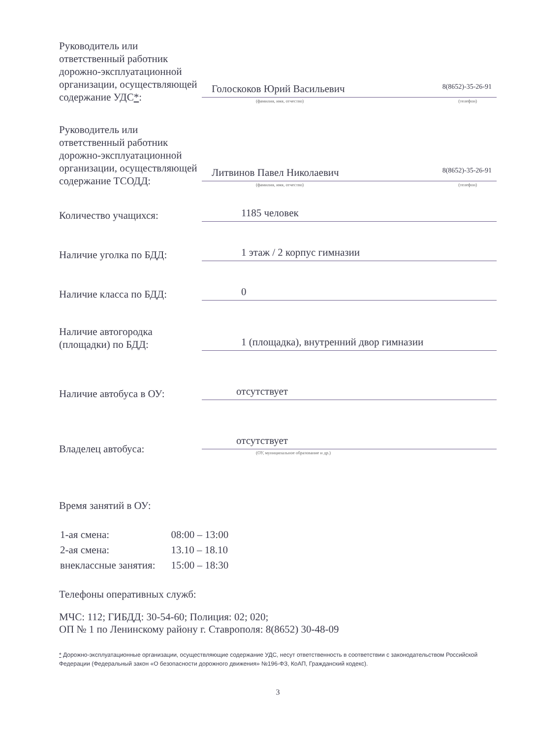Руководитель или ответственный работник дорожно-эксплуатационной организации, осуществляющей содержание УДС*:
Голоскоков Юрий Васильевич 8(8652)-35-26-91
(фамилия, имя, отчество) (телефон)
Руководитель или ответственный работник дорожно-эксплуатационной организации, осуществляющей содержание ТСОДД:
Литвинов Павел Николаевич 8(8652)-35-26-91
(фамилия, имя, отчество) (телефон)
Количество учащихся:
1185 человек
Наличие уголка по БДД:
1 этаж / 2 корпус гимназии
Наличие класса по БДД:
0
Наличие автогородка (площадки) по БДД:
1 (площадка), внутренний двор гимназии
Наличие автобуса в ОУ:
отсутствует
Владелец автобуса:
отсутствует
(ОУ, муниципальное образование и др.)
Время занятий в ОУ:
| 1-ая смена: | 08:00 – 13:00 |
| 2-ая смена: | 13.10 – 18.10 |
| внеклассные занятия: | 15:00 – 18:30 |
Телефоны оперативных служб:
МЧС: 112; ГИБДД: 30-54-60; Полиция: 02; 020;
ОП № 1 по Ленинскому району г. Ставрополя: 8(8652) 30-48-09
* Дорожно-эксплуатационные организации, осуществляющие содержание УДС, несут ответственность в соответствии с законодательством Российской Федерации (Федеральный закон «О безопасности дорожного движения» №196-ФЗ, КоАП, Гражданский кодекс).
3